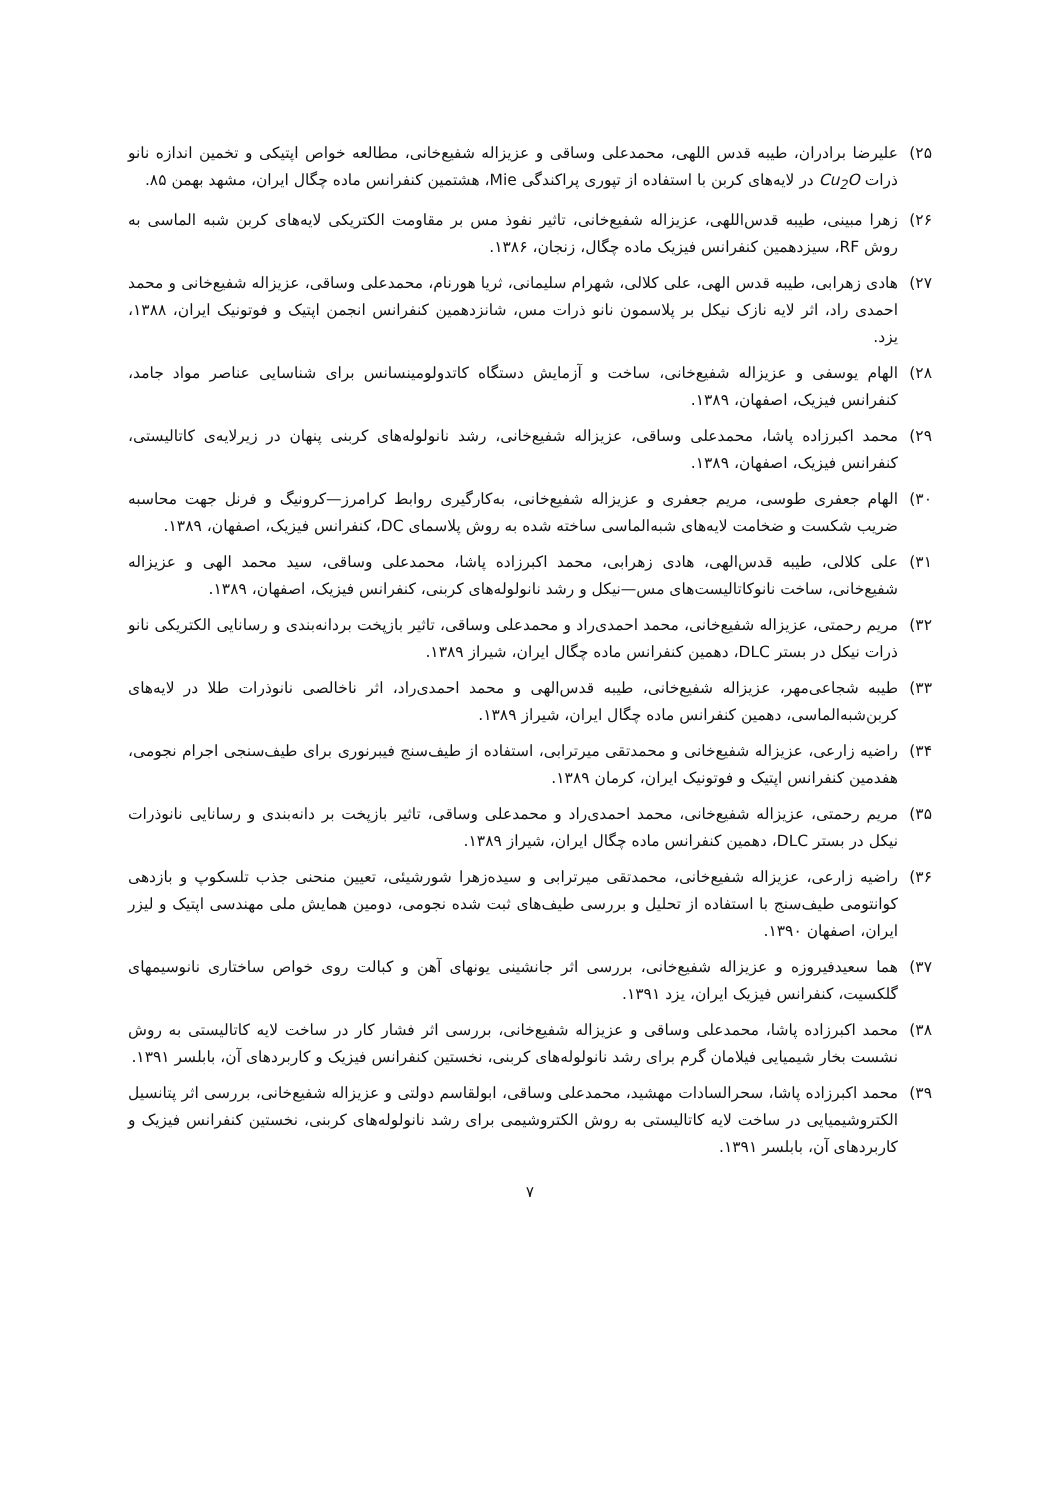۲۵) علیرضا برادران، طیبه قدس اللهی، محمدعلی وساقی و عزیزاله شفیع‌خانی، مطالعه خواص اپتیکی و تخمین اندازه نانو ذرات Cu<sub>2</sub>O در لایه‌های کربن با استفاده از تپوری پراکندگی Mie، هشتمین کنفرانس ماده چگال ایران، مشهد بهمن ۸۵.
۲۶) زهرا مبینی، طیبه قدس‌اللهی، عزیزاله شفیع‌خانی، تاثیر نفوذ مس بر مقاومت الکتریکی لایه‌های کربن شبه الماسی به روش RF، سیزدهمین کنفرانس فیزیک ماده چگال، زنجان، ۱۳۸۶.
۲۷) هادی زهرابی، طیبه قدس الهی، علی کلالی، شهرام سلیمانی، ثریا هورنام، محمدعلی وساقی، عزیزاله شفیع‌خانی و محمد احمدی راد، اثر لایه نازک نیکل بر پلاسمون نانو ذرات مس، شانزدهمین کنفرانس انجمن اپتیک و فوتونیک ایران، ۱۳۸۸، یزد.
۲۸) الهام یوسفی و عزیزاله شفیع‌خانی، ساخت و آزمایش دستگاه کاتدولومینسانس برای شناسایی عناصر مواد جامد، کنفرانس فیزیک، اصفهان، ۱۳۸۹.
۲۹) محمد اکبرزاده پاشا، محمدعلی وساقی، عزیزاله شفیع‌خانی، رشد نانولوله‌های کربنی پنهان در زیرلایه‌ی کاتالیستی، کنفرانس فیزیک، اصفهان، ۱۳۸۹.
۳۰) الهام جعفری طوسی، مریم جعفری و عزیزاله شفیع‌خانی، به‌کارگیری روابط کرامرز—کرونیگ و فرنل جهت محاسبه ضریب شکست و ضخامت لایه‌های شبه‌الماسی ساخته شده به روش پلاسمای DC، کنفرانس فیزیک، اصفهان، ۱۳۸۹.
۳۱) علی کلالی، طیبه قدس‌الهی، هادی زهرابی، محمد اکبرزاده پاشا، محمدعلی وساقی، سید محمد الهی و عزیزاله شفیع‌خانی، ساخت نانوکاتالیست‌های مس—نیکل و رشد نانولوله‌های کربنی، کنفرانس فیزیک، اصفهان، ۱۳۸۹.
۳۲) مریم رحمتی، عزیزاله شفیع‌خانی، محمد احمدی‌راد و محمدعلی وساقی، تاثیر بازپخت بردانه‌بندی و رسانایی الکتریکی نانو ذرات نیکل در بستر DLC، دهمین کنفرانس ماده چگال ایران، شیراز ۱۳۸۹.
۳۳) طیبه شجاعی‌مهر، عزیزاله شفیع‌خانی، طیبه قدس‌الهی و محمد احمدی‌راد، اثر ناخالصی نانوذرات طلا در لایه‌های کربن‌شبه‌الماسی، دهمین کنفرانس ماده چگال ایران، شیراز ۱۳۸۹.
۳۴) راضیه زارعی، عزیزاله شفیع‌خانی و محمدتقی میرترابی، استفاده از طیف‌سنج فیبرنوری برای طیف‌سنجی اجرام نجومی، هفدمین کنفرانس اپتیک و فوتونیک ایران، کرمان ۱۳۸۹.
۳۵) مریم رحمتی، عزیزاله شفیع‌خانی، محمد احمدی‌راد و محمدعلی وساقی، تاثیر بازپخت بر دانه‌بندی و رسانایی نانوذرات نیکل در بستر DLC، دهمین کنفرانس ماده چگال ایران، شیراز ۱۳۸۹.
۳۶) راضیه زارعی، عزیزاله شفیع‌خانی، محمدتقی میرترابی و سیده‌زهرا شورشیئی، تعیین منحنی جذب تلسکوپ و بازدهی کوانتومی طیف‌سنج با استفاده از تحلیل و بررسی طیف‌های ثبت شده نجومی، دومین همایش ملی مهندسی اپتیک و لیزر ایران، اصفهان ۱۳۹۰.
۳۷) هما سعیدفیروزه و عزیزاله شفیع‌خانی، بررسی اثر جانشینی یونهای آهن و کبالت روی خواص ساختاری نانوسیمهای گلکسیت، کنفرانس فیزیک ایران، یزد ۱۳۹۱.
۳۸) محمد اکبرزاده پاشا، محمدعلی وساقی و عزیزاله شفیع‌خانی، بررسی اثر فشار کار در ساخت لایه کاتالیستی به روش نشست بخار شیمیایی فیلامان گرم برای رشد نانولوله‌های کربنی، نخستین کنفرانس فیزیک و کاربردهای آن، بابلسر ۱۳۹۱.
۳۹) محمد اکبرزاده پاشا، سحرالسادات مهشید، محمدعلی وساقی، ابولقاسم دولتی و عزیزاله شفیع‌خانی، بررسی اثر پتانسیل الکتروشیمیایی در ساخت لایه کاتالیستی به روش الکتروشیمی برای رشد نانولوله‌های کربنی، نخستین کنفرانس فیزیک و کاربردهای آن، بابلسر ۱۳۹۱.
۷